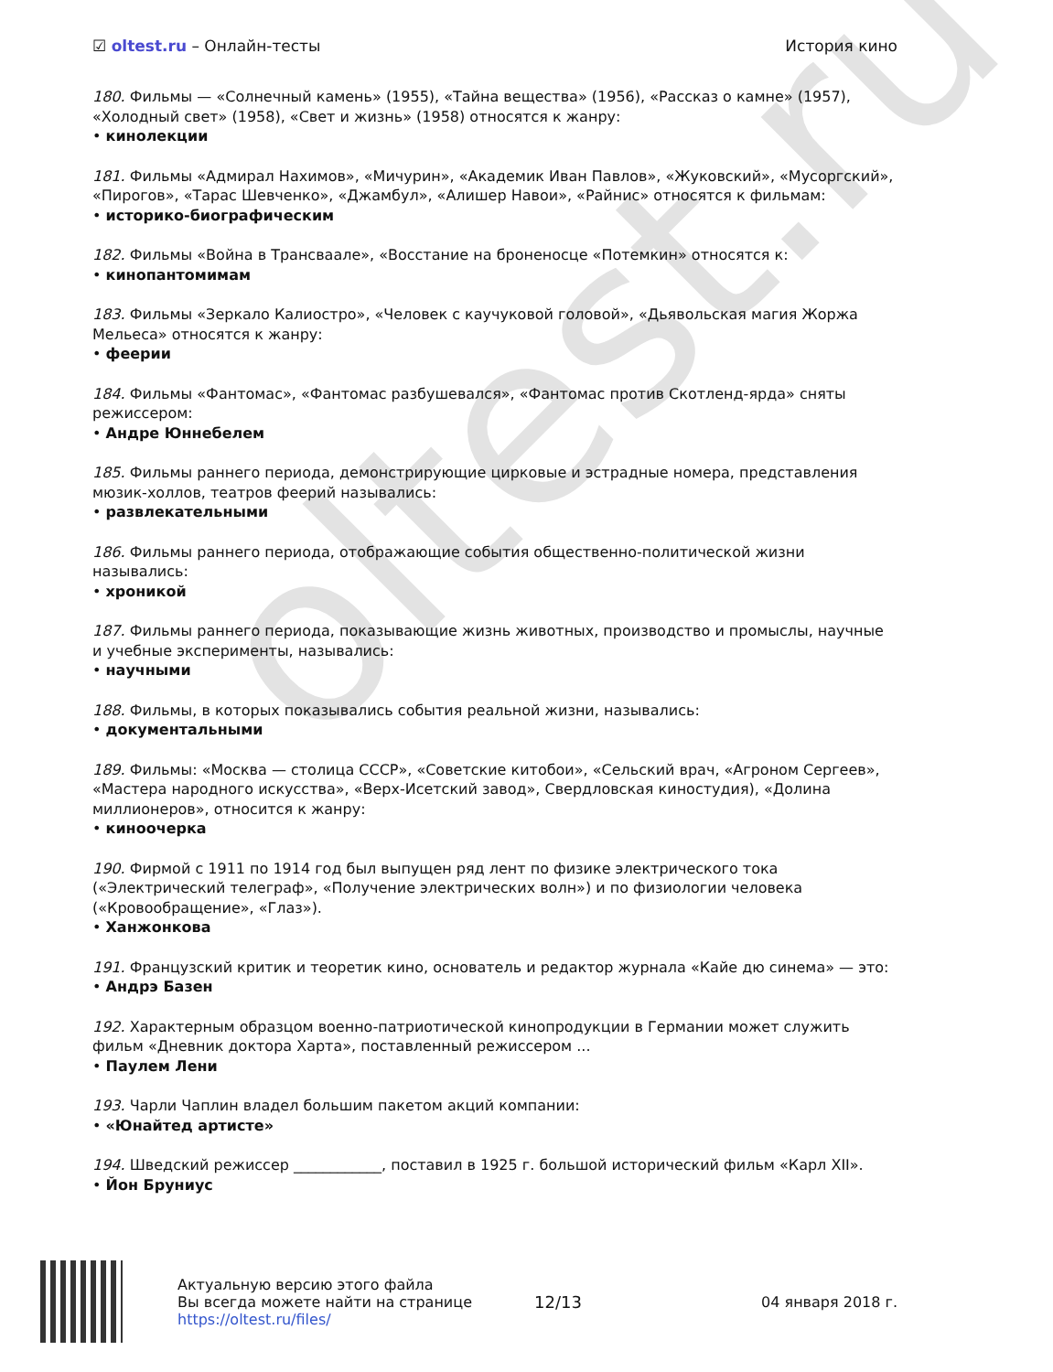oltest.ru
☑ oltest.ru – Онлайн-тесты История кино
180. Фильмы — «Солнечный камень» (1955), «Тайна вещества» (1956), «Рассказ о камне» (1957), «Холодный свет» (1958), «Свет и жизнь» (1958) относятся к жанру:
• кинолекции
181. Фильмы «Адмирал Нахимов», «Мичурин», «Академик Иван Павлов», «Жуковский», «Мусоргский», «Пирогов», «Тарас Шевченко», «Джамбул», «Алишер Навои», «Райнис» относятся к фильмам:
• историко-биографическим
182. Фильмы «Война в Трансваале», «Восстание на броненосце «Потемкин» относятся к:
• кинопантомимам
183. Фильмы «Зеркало Калиостро», «Человек с каучуковой головой», «Дьявольская магия Жоржа Мельеса» относятся к жанру:
• феерии
184. Фильмы «Фантомас», «Фантомас разбушевался», «Фантомас против Скотленд-ярда» сняты режиссером:
• Андре Юннебелем
185. Фильмы раннего периода, демонстрирующие цирковые и эстрадные номера, представления мюзик-холлов, театров феерий назывались:
• развлекательными
186. Фильмы раннего периода, отображающие события общественно-политической жизни назывались:
• хроникой
187. Фильмы раннего периода, показывающие жизнь животных, производство и промыслы, научные и учебные эксперименты, назывались:
• научными
188. Фильмы, в которых показывались события реальной жизни, назывались:
• документальными
189. Фильмы: «Москва — столица СССР», «Советские китобои», «Сельский врач, «Агроном Сергеев», «Мастера народного искусства», «Верх-Исетский завод», Свердловская киностудия), «Долина миллионеров», относится к жанру:
• киноочерка
190. Фирмой с 1911 по 1914 год был выпущен ряд лент по физике электрического тока («Электрический телеграф», «Получение электрических волн») и по физиологии человека («Кровообращение», «Глаз»).
• Ханжонкова
191. Французский критик и теоретик кино, основатель и редактор журнала «Кайе дю синема» — это:
• Андрэ Базен
192. Характерным образцом военно-патриотической кинопродукции в Германии может служить фильм «Дневник доктора Харта», поставленный режиссером ...
• Паулем Лени
193. Чарли Чаплин владел большим пакетом акций компании:
• «Юнайтед артисте»
194. Шведский режиссер ____________, поставил в 1925 г. большой исторический фильм «Карл XII».
• Йон Бруниус
Актуальную версию этого файла
Вы всегда можете найти на странице
https://oltest.ru/files/
12/13 04 января 2018 г.